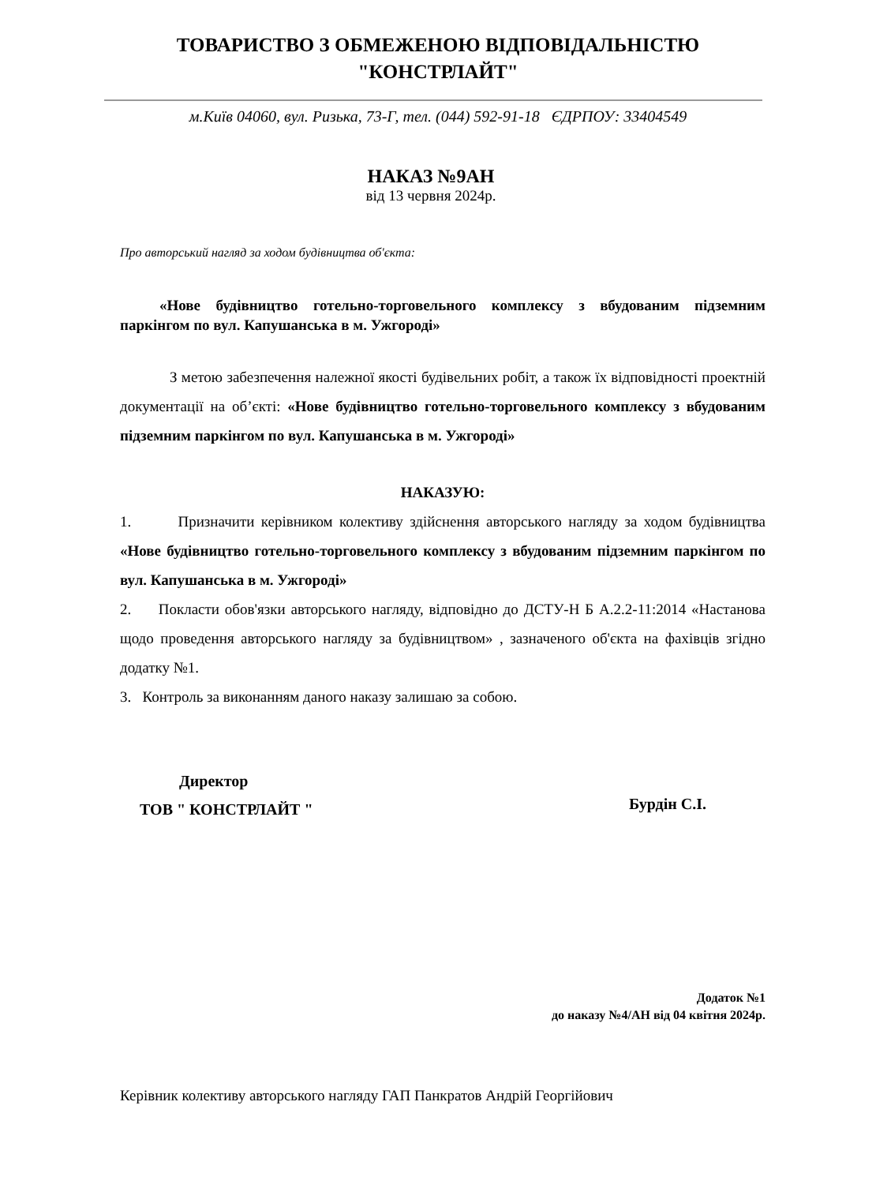ТОВАРИСТВО З ОБМЕЖЕНОЮ ВІДПОВІДАЛЬНІСТЮ
"КОНСТРЛАЙТ"
м.Київ 04060, вул. Ризька, 73-Г, тел. (044) 592-91-18 ЄДРПОУ: 33404549
НАКАЗ №9АН
від 13 червня 2024р.
Про авторський нагляд за ходом будівництва об'єкта:
«Нове будівництво готельно-торговельного комплексу з вбудованим підземним паркінгом по вул. Капушанська в м. Ужгороді»
З метою забезпечення належної якості будівельних робіт, а також їх відповідності проектній документації на об’єкті: «Нове будівництво готельно-торговельного комплексу з вбудованим підземним паркінгом по вул. Капушанська в м. Ужгороді»
НАКАЗУЮ:
1. Призначити керівником колективу здійснення авторського нагляду за ходом будівництва «Нове будівництво готельно-торговельного комплексу з вбудованим підземним паркінгом по вул. Капушанська в м. Ужгороді»
2. Покласти обов'язки авторського нагляду, відповідно до ДСТУ-Н Б А.2.2-11:2014 «Настанова щодо проведення авторського нагляду за будівництвом» , зазначеного об'єкта на фахівців згідно додатку №1.
3. Контроль за виконанням даного наказу залишаю за собою.
Директор
ТОВ " КОНСТРЛАЙТ "
Бурдін С.І.
Додаток №1
до наказу №4/АН від 04 квітня 2024р.
Керівник колективу авторського нагляду ГАП Панкратов Андрій Георгійович